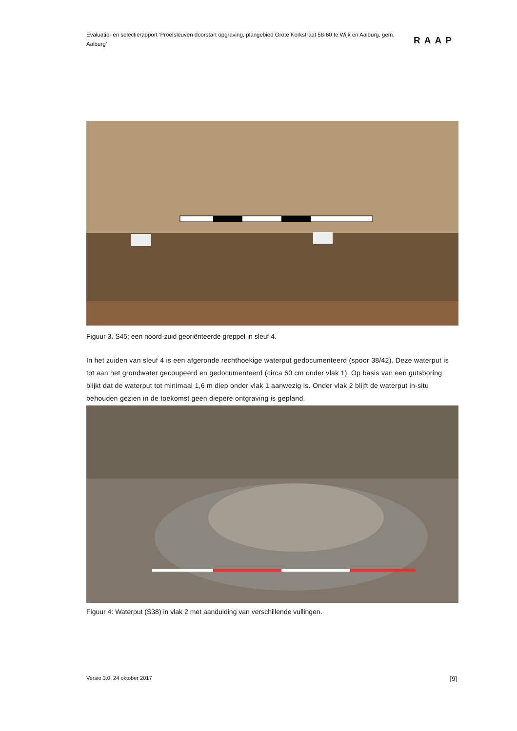Evaluatie- en selectierapport ‘Proefsleuven doorstart opgraving, plangebied Grote Kerkstraat 58-60 te Wijk en Aalburg, gem. Aalburg’
RAAP
Figuur 3. S45; een noord-zuid georiënteerde greppel in sleuf 4.
In het zuiden van sleuf 4 is een afgeronde rechthoekige waterput gedocumenteerd (spoor 38/42). Deze waterput is tot aan het grondwater gecoupeerd en gedocumenteerd (circa 60 cm onder vlak 1). Op basis van een gutsboring blijkt dat de waterput tot minimaal 1,6 m diep onder vlak 1 aanwezig is. Onder vlak 2 blijft de waterput in-situ behouden gezien in de toekomst geen diepere ontgraving is gepland.
Figuur 4: Waterput (S38) in vlak 2 met aanduiding van verschillende vullingen.
Versie 3.0, 24 oktober 2017 [9]